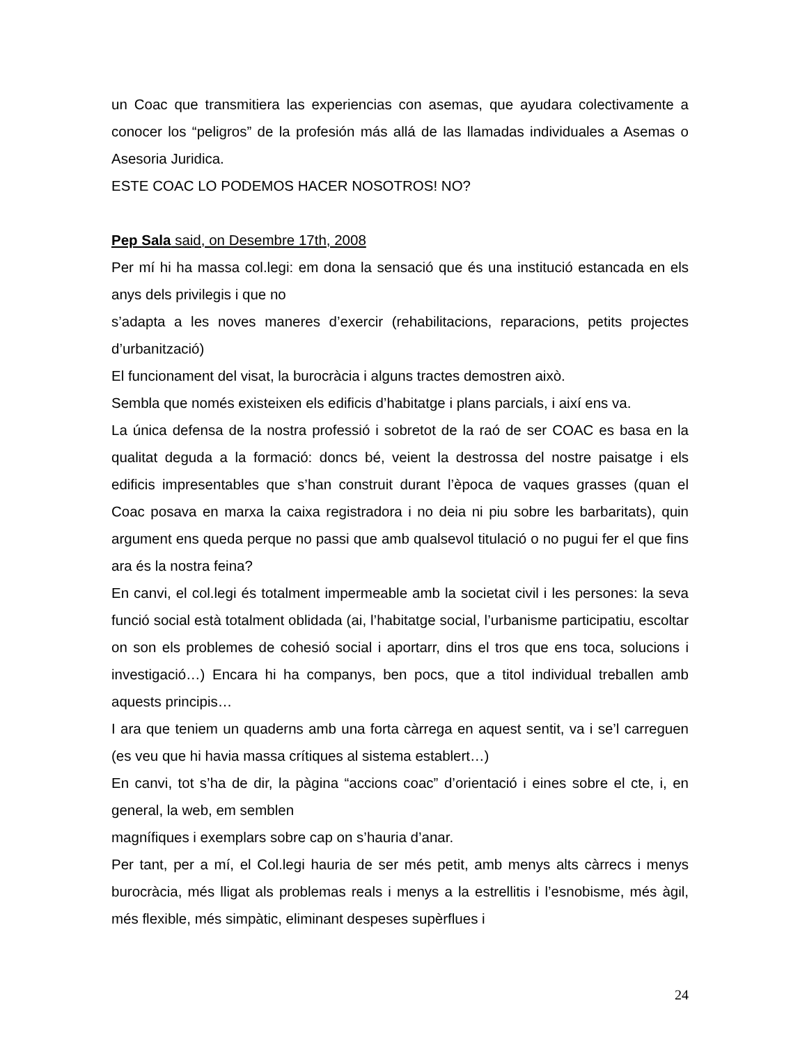un Coac que transmitiera las experiencias con asemas, que ayudara colectivamente a conocer los “peligros” de la profesión más allá de las llamadas individuales a Asemas o Asesoria Juridica.
ESTE COAC LO PODEMOS HACER NOSOTROS! NO?
Pep Sala said, on Desembre 17th, 2008
Per mí hi ha massa col.legi: em dona la sensació que és una institució estancada en els anys dels privilegis i que no
s’adapta a les noves maneres d’exercir (rehabilitacions, reparacions, petits projectes d’urbanització)
El funcionament del visat, la burocràcia i alguns tractes demostren això.
Sembla que només existeixen els edificis d’habitatge i plans parcials, i així ens va.
La única defensa de la nostra professió i sobretot de la raó de ser COAC es basa en la qualitat deguda a la formació: doncs bé, veient la destrossa del nostre paisatge i els edificis impresentables que s’han construit durant l’època de vaques grasses (quan el Coac posava en marxa la caixa registradora i no deia ni piu sobre les barbaritats), quin argument ens queda perque no passi que amb qualsevol titulació o no pugui fer el que fins ara és la nostra feina?
En canvi, el col.legi és totalment impermeable amb la societat civil i les persones: la seva funció social està totalment oblidada (ai, l’habitatge social, l’urbanisme participatiu, escoltar on son els problemes de cohesió social i aportarr, dins el tros que ens toca, solucions i investigació…) Encara hi ha companys, ben pocs, que a titol individual treballen amb aquests principis…
I ara que teniem un quaderns amb una forta càrrega en aquest sentit, va i se’l carreguen (es veu que hi havia massa crítiques al sistema establert…)
En canvi, tot s’ha de dir, la pàgina “accions coac” d’orientació i eines sobre el cte, i, en general, la web, em semblen
magnífiques i exemplars sobre cap on s’hauria d’anar.
Per tant, per a mí, el Col.legi hauria de ser més petit, amb menys alts càrrecs i menys burocràcia, més lligat als problemas reals i menys a la estrellitis i l’esnobisme, més àgil, més flexible, més simpàtic, eliminant despeses supèrflues i
24